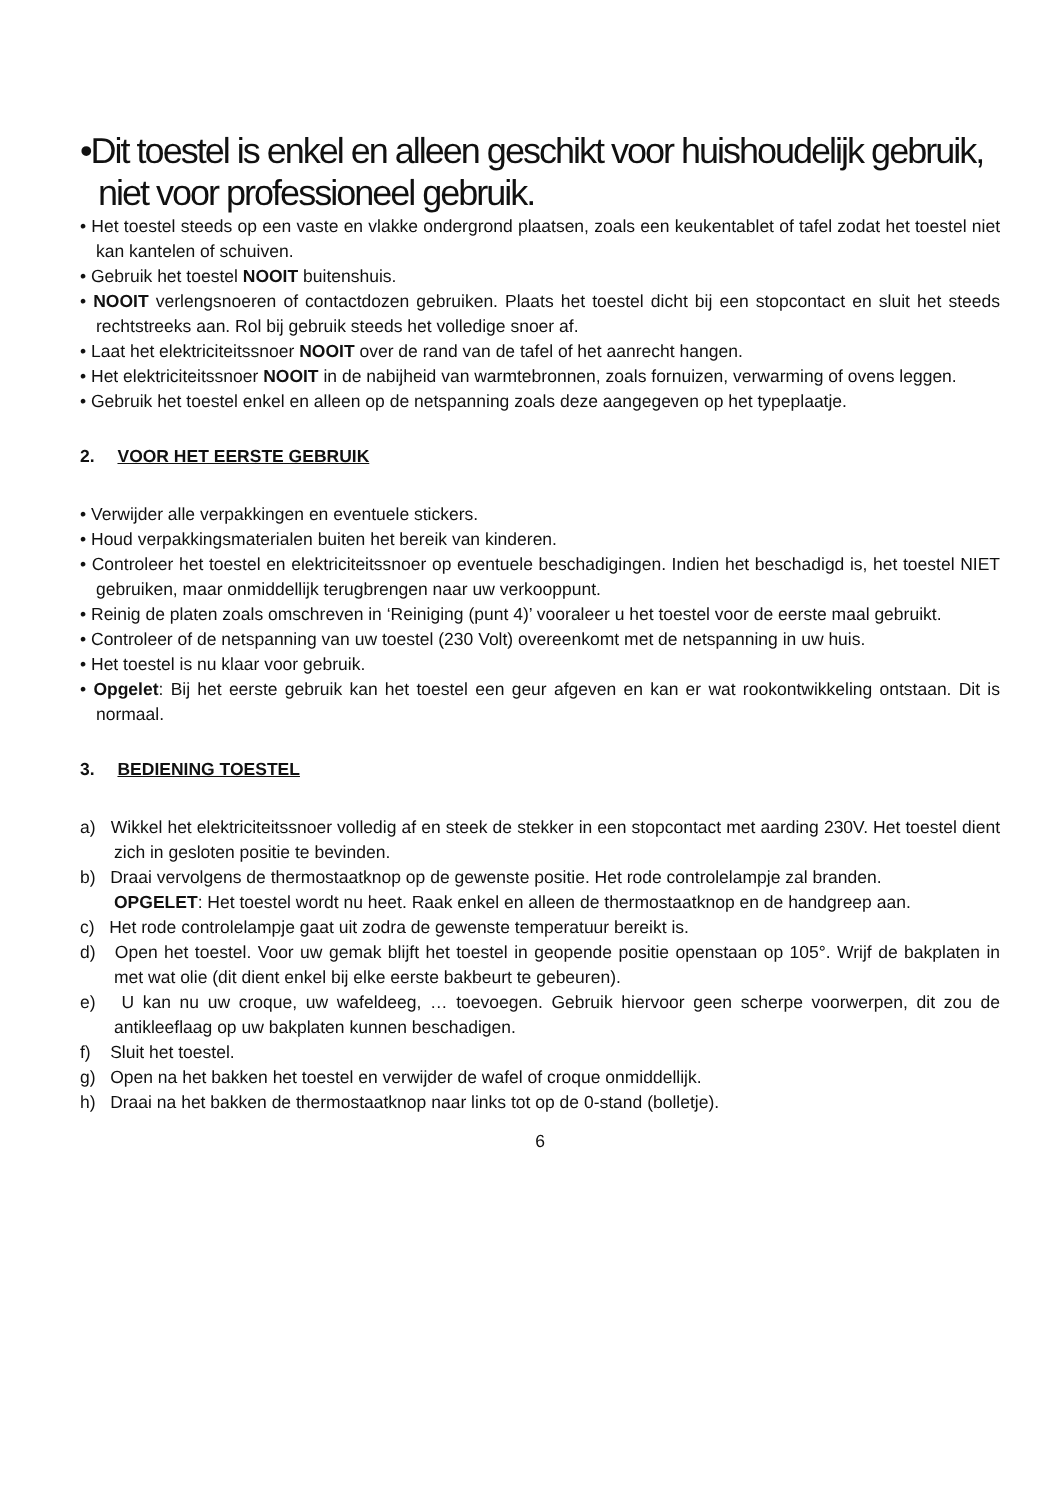•Dit toestel is enkel en alleen geschikt voor huishoudelijk gebruik, niet voor professioneel gebruik.
• Het toestel steeds op een vaste en vlakke ondergrond plaatsen, zoals een keukentablet of tafel zodat het toestel niet kan kantelen of schuiven.
• Gebruik het toestel NOOIT buitenshuis.
• NOOIT verlengsnoeren of contactdozen gebruiken. Plaats het toestel dicht bij een stopcontact en sluit het steeds rechtstreeks aan. Rol bij gebruik steeds het volledige snoer af.
• Laat het elektriciteitssnoer NOOIT over de rand van de tafel of het aanrecht hangen.
• Het elektriciteitssnoer NOOIT in de nabijheid van warmtebronnen, zoals fornuizen, verwarming of ovens leggen.
• Gebruik het toestel enkel en alleen op de netspanning zoals deze aangegeven op het typeplaatje.
2. VOOR HET EERSTE GEBRUIK
• Verwijder alle verpakkingen en eventuele stickers.
• Houd verpakkingsmaterialen buiten het bereik van kinderen.
• Controleer het toestel en elektriciteitssnoer op eventuele beschadigingen. Indien het beschadigd is, het toestel NIET gebruiken, maar onmiddellijk terugbrengen naar uw verkooppunt.
• Reinig de platen zoals omschreven in ‘Reiniging (punt 4)’ vooraleer u het toestel voor de eerste maal gebruikt.
• Controleer of de netspanning van uw toestel (230 Volt) overeenkomt met de netspanning in uw huis.
• Het toestel is nu klaar voor gebruik.
• Opgelet: Bij het eerste gebruik kan het toestel een geur afgeven en kan er wat rookontwikkeling ontstaan. Dit is normaal.
3. BEDIENING TOESTEL
a) Wikkel het elektriciteitssnoer volledig af en steek de stekker in een stopcontact met aarding 230V. Het toestel dient zich in gesloten positie te bevinden.
b) Draai vervolgens de thermostaatknop op de gewenste positie. Het rode controlelampje zal branden.
OPGELET: Het toestel wordt nu heet. Raak enkel en alleen de thermostaatknop en de handgreep aan.
c) Het rode controlelampje gaat uit zodra de gewenste temperatuur bereikt is.
d) Open het toestel. Voor uw gemak blijft het toestel in geopende positie openstaan op 105°. Wrijf de bakplaten in met wat olie (dit dient enkel bij elke eerste bakbeurt te gebeuren).
e) U kan nu uw croque, uw wafeldeeg, … toevoegen. Gebruik hiervoor geen scherpe voorwerpen, dit zou de antikleeflaag op uw bakplaten kunnen beschadigen.
f) Sluit het toestel.
g) Open na het bakken het toestel en verwijder de wafel of croque onmiddellijk.
h) Draai na het bakken de thermostaatknop naar links tot op de 0-stand (bolletje).
6